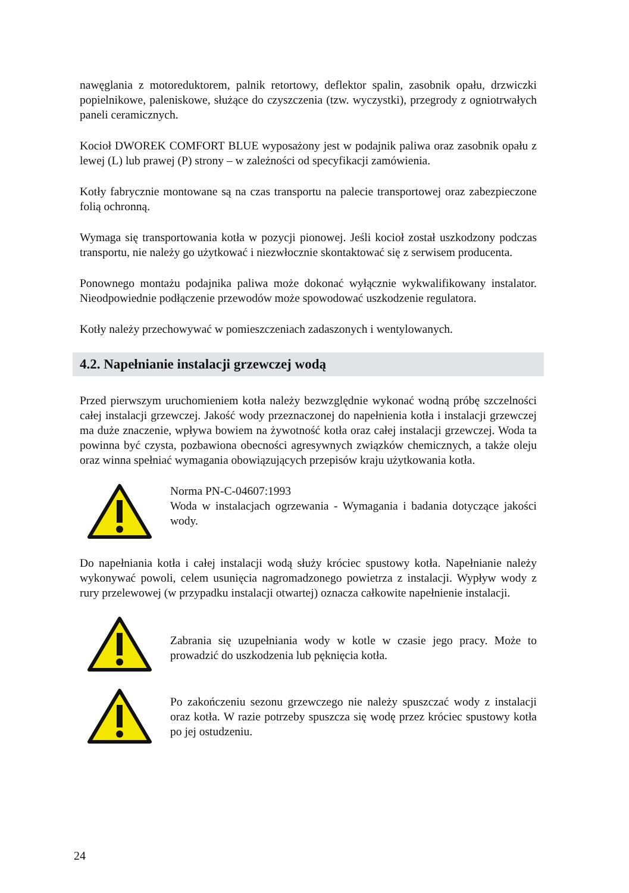nawęglania z motoreduktorem, palnik retortowy, deflektor spalin, zasobnik opału, drzwiczki popielnikowe, paleniskowe, służące do czyszczenia (tzw. wyczystki), przegrody z ogniotrwałych paneli ceramicznych.
Kocioł DWOREK COMFORT BLUE wyposażony jest w podajnik paliwa oraz zasobnik opału z lewej (L) lub prawej (P) strony – w zależności od specyfikacji zamówienia.
Kotły fabrycznie montowane są na czas transportu na palecie transportowej oraz zabezpieczone folią ochronną.
Wymaga się transportowania kotła w pozycji pionowej. Jeśli kocioł został uszkodzony podczas transportu, nie należy go użytkować i niezwłocznie skontaktować się z serwisem producenta.
Ponownego montażu podajnika paliwa może dokonać wyłącznie wykwalifikowany instalator. Nieodpowiednie podłączenie przewodów może spowodować uszkodzenie regulatora.
Kotły należy przechowywać w pomieszczeniach zadaszonych i wentylowanych.
4.2. Napełnianie instalacji grzewczej wodą
Przed pierwszym uruchomieniem kotła należy bezwzględnie wykonać wodną próbę szczelności całej instalacji grzewczej. Jakość wody przeznaczonej do napełnienia kotła i instalacji grzewczej ma duże znaczenie, wpływa bowiem na żywotność kotła oraz całej instalacji grzewczej. Woda ta powinna być czysta, pozbawiona obecności agresywnych związków chemicznych, a także oleju oraz winna spełniać wymagania obowiązujących przepisów kraju użytkowania kotła.
Norma PN-C-04607:1993
Woda w instalacjach ogrzewania - Wymagania i badania dotyczące jakości wody.
Do napełniania kotła i całej instalacji wodą służy króciec spustowy kotła. Napełnianie należy wykonywać powoli, celem usunięcia nagromadzonego powietrza z instalacji. Wypływ wody z rury przelewowej (w przypadku instalacji otwartej) oznacza całkowite napełnienie instalacji.
Zabrania się uzupełniania wody w kotle w czasie jego pracy. Może to prowadzić do uszkodzenia lub pęknięcia kotła.
Po zakończeniu sezonu grzewczego nie należy spuszczać wody z instalacji oraz kotła. W razie potrzeby spuszcza się wodę przez króciec spustowy kotła po jej ostudzeniu.
24